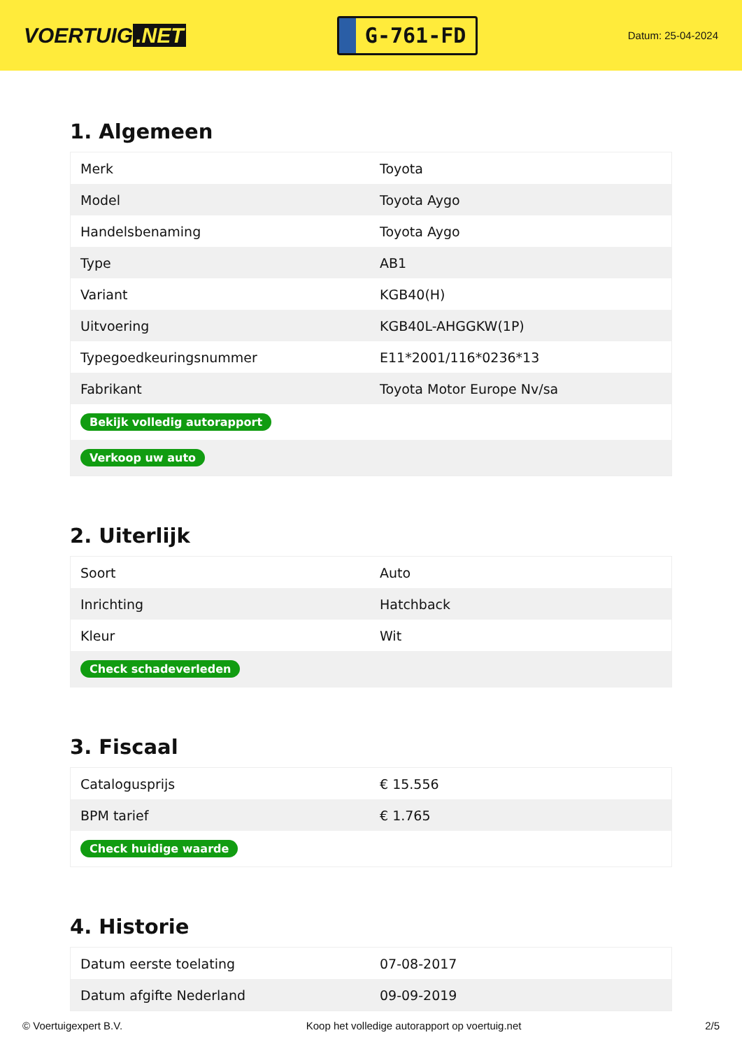VOERTUIG.NET
G-761-FD
Datum: 25-04-2024
1. Algemeen
| Merk | Toyota |
| Model | Toyota Aygo |
| Handelsbenaming | Toyota Aygo |
| Type | AB1 |
| Variant | KGB40(H) |
| Uitvoering | KGB40L-AHGGKW(1P) |
| Typegoedkeuringsnummer | E11*2001/116*0236*13 |
| Fabrikant | Toyota Motor Europe Nv/sa |
| Bekijk volledig autorapport | |
| Verkoop uw auto | |
2. Uiterlijk
| Soort | Auto |
| Inrichting | Hatchback |
| Kleur | Wit |
| Check schadeverleden | |
3. Fiscaal
| Catalogusprijs | € 15.556 |
| BPM tarief | € 1.765 |
| Check huidige waarde | |
4. Historie
| Datum eerste toelating | 07-08-2017 |
| Datum afgifte Nederland | 09-09-2019 |
© Voertuigexpert B.V. Koop het volledige autorapport op voertuig.net 2/5